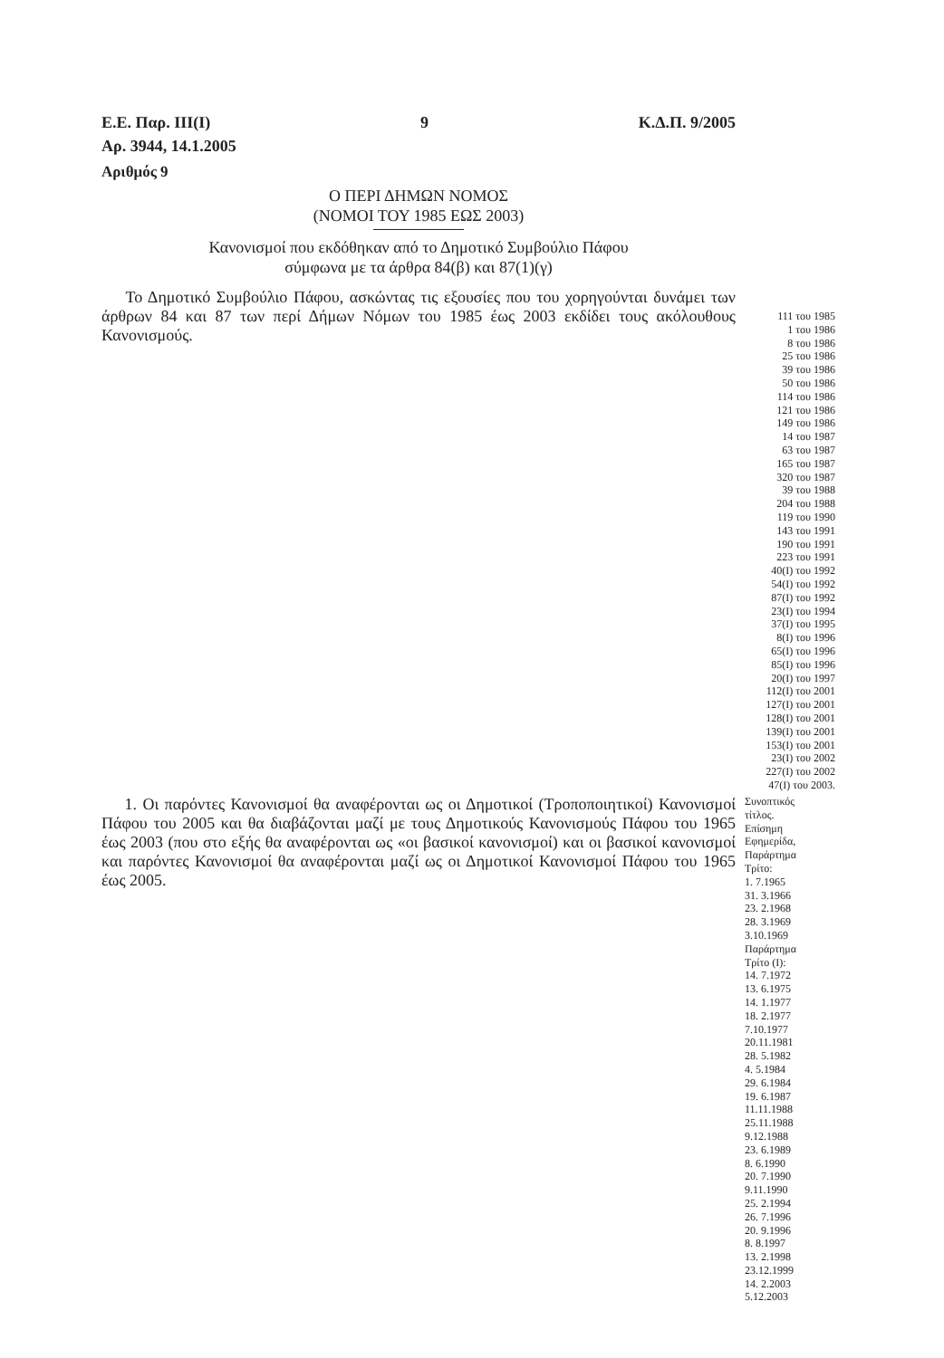Ε.Ε. Παρ. ΙΙΙ(Ι) 9 Κ.Δ.Π. 9/2005
Αρ. 3944, 14.1.2005
Αριθμός 9
Ο ΠΕΡΙ ΔΗΜΩΝ ΝΟΜΟΣ
(ΝΟΜΟΙ ΤΟΥ 1985 ΕΩΣ 2003)
Κανονισμοί που εκδόθηκαν από το Δημοτικό Συμβούλιο Πάφου
σύμφωνα με τα άρθρα 84(β) και 87(1)(γ)
Το Δημοτικό Συμβούλιο Πάφου, ασκώντας τις εξουσίες που του χορηγούνται δυνάμει των άρθρων 84 και 87 των περί Δήμων Νόμων του 1985 έως 2003 εκδίδει τους ακόλουθους Κανονισμούς.
111 του 1985
1 του 1986
8 του 1986
25 του 1986
39 του 1986
50 του 1986
114 του 1986
121 του 1986
149 του 1986
14 του 1987
63 του 1987
165 του 1987
320 του 1987
39 του 1988
204 του 1988
119 του 1990
143 του 1991
190 του 1991
223 του 1991
40(Ι) του 1992
54(Ι) του 1992
87(Ι) του 1992
23(Ι) του 1994
37(Ι) του 1995
8(Ι) του 1996
65(Ι) του 1996
85(Ι) του 1996
20(Ι) του 1997
112(Ι) του 2001
127(Ι) του 2001
128(Ι) του 2001
139(Ι) του 2001
153(Ι) του 2001
23(Ι) του 2002
227(Ι) του 2002
47(Ι) του 2003.
1. Οι παρόντες Κανονισμοί θα αναφέρονται ως οι Δημοτικοί (Τροποποιητικοί) Κανονισμοί Πάφου του 2005 και θα διαβάζονται μαζί με τους Δημοτικούς Κανονισμούς Πάφου του 1965 έως 2003 (που στο εξής θα αναφέρονται ως «οι βασικοί κανονισμοί) και οι βασικοί κανονισμοί και παρόντες Κανονισμοί θα αναφέρονται μαζί ως οι Δημοτικοί Κανονισμοί Πάφου του 1965 έως 2005.
Συνοπτικός
τίτλος.
Επίσημη
Εφημερίδα,
Παράρτημα
Τρίτο:
1. 7.1965
31. 3.1966
23. 2.1968
28. 3.1969
3.10.1969
Παράρτημα
Τρίτο (Ι):
14. 7.1972
13. 6.1975
14. 1.1977
18. 2.1977
7.10.1977
20.11.1981
28. 5.1982
4. 5.1984
29. 6.1984
19. 6.1987
11.11.1988
25.11.1988
9.12.1988
23. 6.1989
8. 6.1990
20. 7.1990
9.11.1990
25. 2.1994
26. 7.1996
20. 9.1996
8. 8.1997
13. 2.1998
23.12.1999
14. 2.2003
5.12.2003